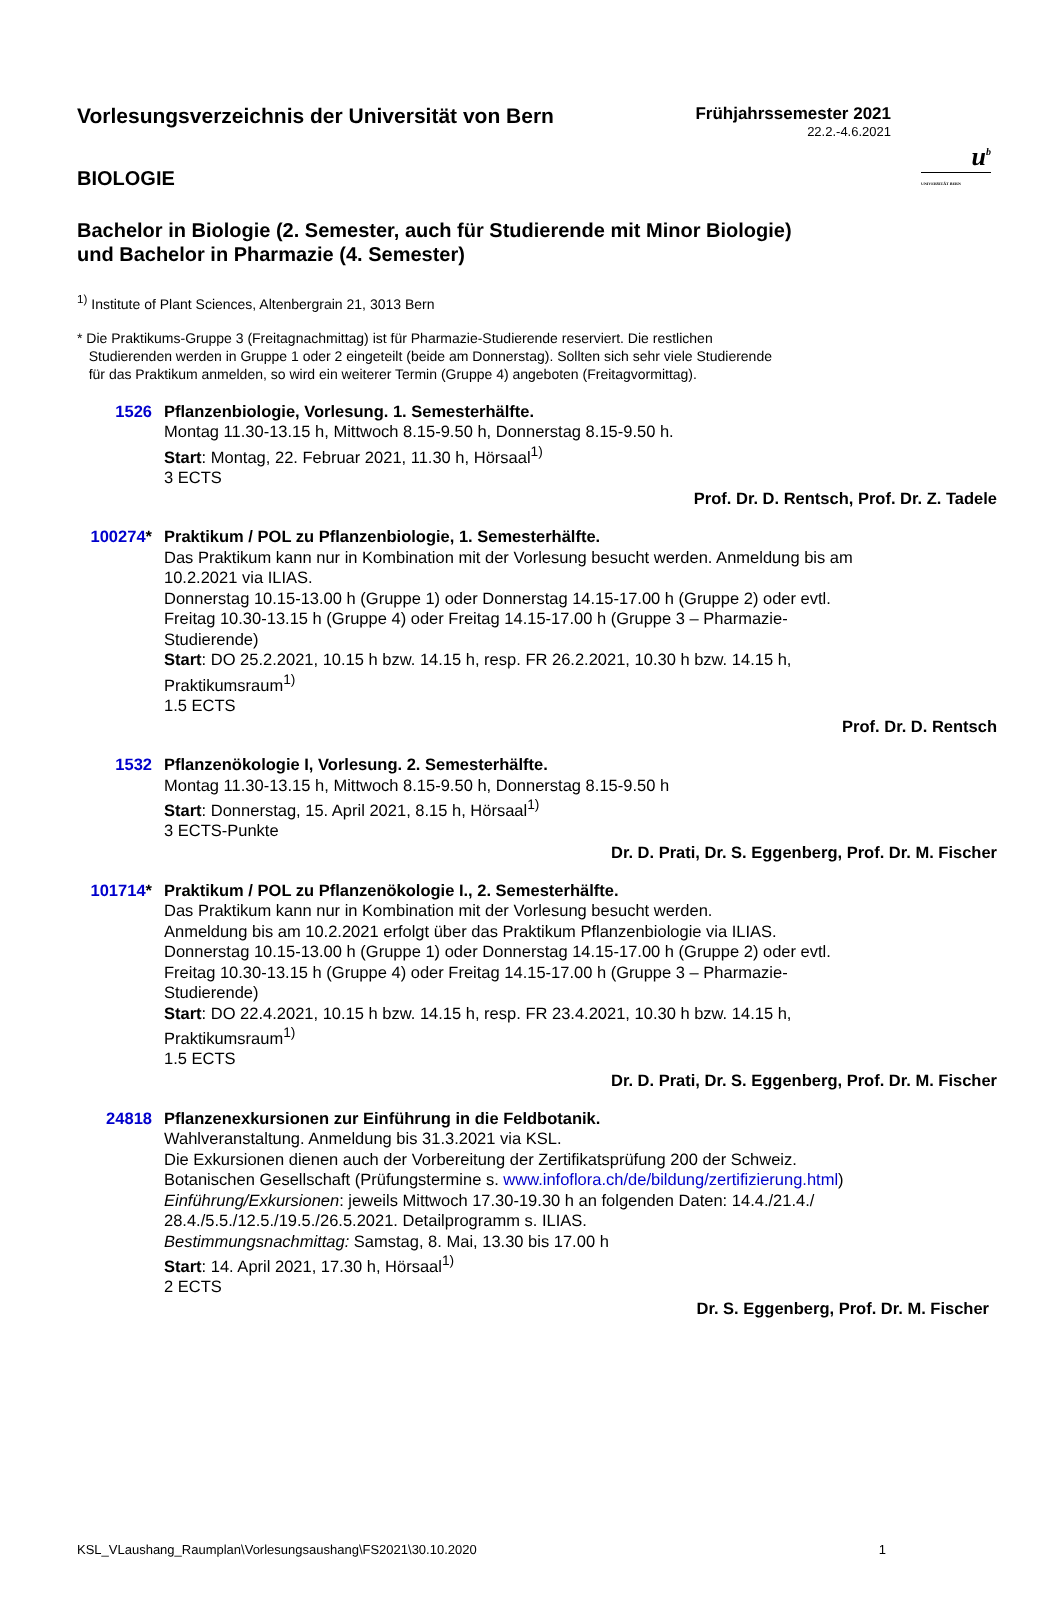u<sup>b</sup>
UNIVERSITÄT BERN
Vorlesungsverzeichnis der Universität von Bern
Frühjahrssemester 2021
22.2.-4.6.2021
BIOLOGIE
Bachelor in Biologie (2. Semester, auch für Studierende mit Minor Biologie)
und Bachelor in Pharmazie (4. Semester)
<sup>1)</sup> Institute of Plant Sciences, Altenbergrain 21, 3013 Bern
* Die Praktikums-Gruppe 3 (Freitagnachmittag) ist für Pharmazie-Studierende reserviert. Die restlichen
Studierenden werden in Gruppe 1 oder 2 eingeteilt (beide am Donnerstag). Sollten sich sehr viele Studierende
für das Praktikum anmelden, so wird ein weiterer Termin (Gruppe 4) angeboten (Freitagvormittag).
1526 Pflanzenbiologie, Vorlesung. 1. Semesterhälfte.
Montag 11.30-13.15 h, Mittwoch 8.15-9.50 h, Donnerstag 8.15-9.50 h.
Start: Montag, 22. Februar 2021, 11.30 h, Hörsaal<sup>1)</sup>
3 ECTS
Prof. Dr. D. Rentsch, Prof. Dr. Z. Tadele
100274* Praktikum / POL zu Pflanzenbiologie, 1. Semesterhälfte.
Das Praktikum kann nur in Kombination mit der Vorlesung besucht werden. Anmeldung bis am 10.2.2021 via ILIAS.
Donnerstag 10.15-13.00 h (Gruppe 1) oder Donnerstag 14.15-17.00 h (Gruppe 2) oder evtl. Freitag 10.30-13.15 h (Gruppe 4) oder Freitag 14.15-17.00 h (Gruppe 3 – Pharmazie-Studierende)
Start: DO 25.2.2021, 10.15 h bzw. 14.15 h, resp. FR 26.2.2021, 10.30 h bzw. 14.15 h, Praktikumsraum<sup>1)</sup>
1.5 ECTS
Prof. Dr. D. Rentsch
1532 Pflanzenökologie I, Vorlesung. 2. Semesterhälfte.
Montag 11.30-13.15 h, Mittwoch 8.15-9.50 h, Donnerstag 8.15-9.50 h
Start: Donnerstag, 15. April 2021, 8.15 h, Hörsaal<sup>1)</sup>
3 ECTS-Punkte
Dr. D. Prati, Dr. S. Eggenberg, Prof. Dr. M. Fischer
101714* Praktikum / POL zu Pflanzenökologie I., 2. Semesterhälfte.
Das Praktikum kann nur in Kombination mit der Vorlesung besucht werden.
Anmeldung bis am 10.2.2021 erfolgt über das Praktikum Pflanzenbiologie via ILIAS.
Donnerstag 10.15-13.00 h (Gruppe 1) oder Donnerstag 14.15-17.00 h (Gruppe 2) oder evtl. Freitag 10.30-13.15 h (Gruppe 4) oder Freitag 14.15-17.00 h (Gruppe 3 – Pharmazie-Studierende)
Start: DO 22.4.2021, 10.15 h bzw. 14.15 h, resp. FR 23.4.2021, 10.30 h bzw. 14.15 h, Praktikumsraum<sup>1)</sup>
1.5 ECTS
Dr. D. Prati, Dr. S. Eggenberg, Prof. Dr. M. Fischer
24818 Pflanzenexkursionen zur Einführung in die Feldbotanik.
Wahlveranstaltung. Anmeldung bis 31.3.2021 via KSL.
Die Exkursionen dienen auch der Vorbereitung der Zertifikatsprüfung 200 der Schweiz. Botanischen Gesellschaft (Prüfungstermine s. www.infoflora.ch/de/bildung/zertifizierung.html)
Einführung/Exkursionen: jeweils Mittwoch 17.30-19.30 h an folgenden Daten: 14.4./21.4./ 28.4./5.5./12.5./19.5./26.5.2021. Detailprogramm s. ILIAS.
Bestimmungsnachmittag: Samstag, 8. Mai, 13.30 bis 17.00 h
Start: 14. April 2021, 17.30 h, Hörsaal<sup>1)</sup>
2 ECTS
Dr. S. Eggenberg, Prof. Dr. M. Fischer
KSL_VLaushang_Raumplan\Vorlesungsaushang\FS2021\30.10.2020 1